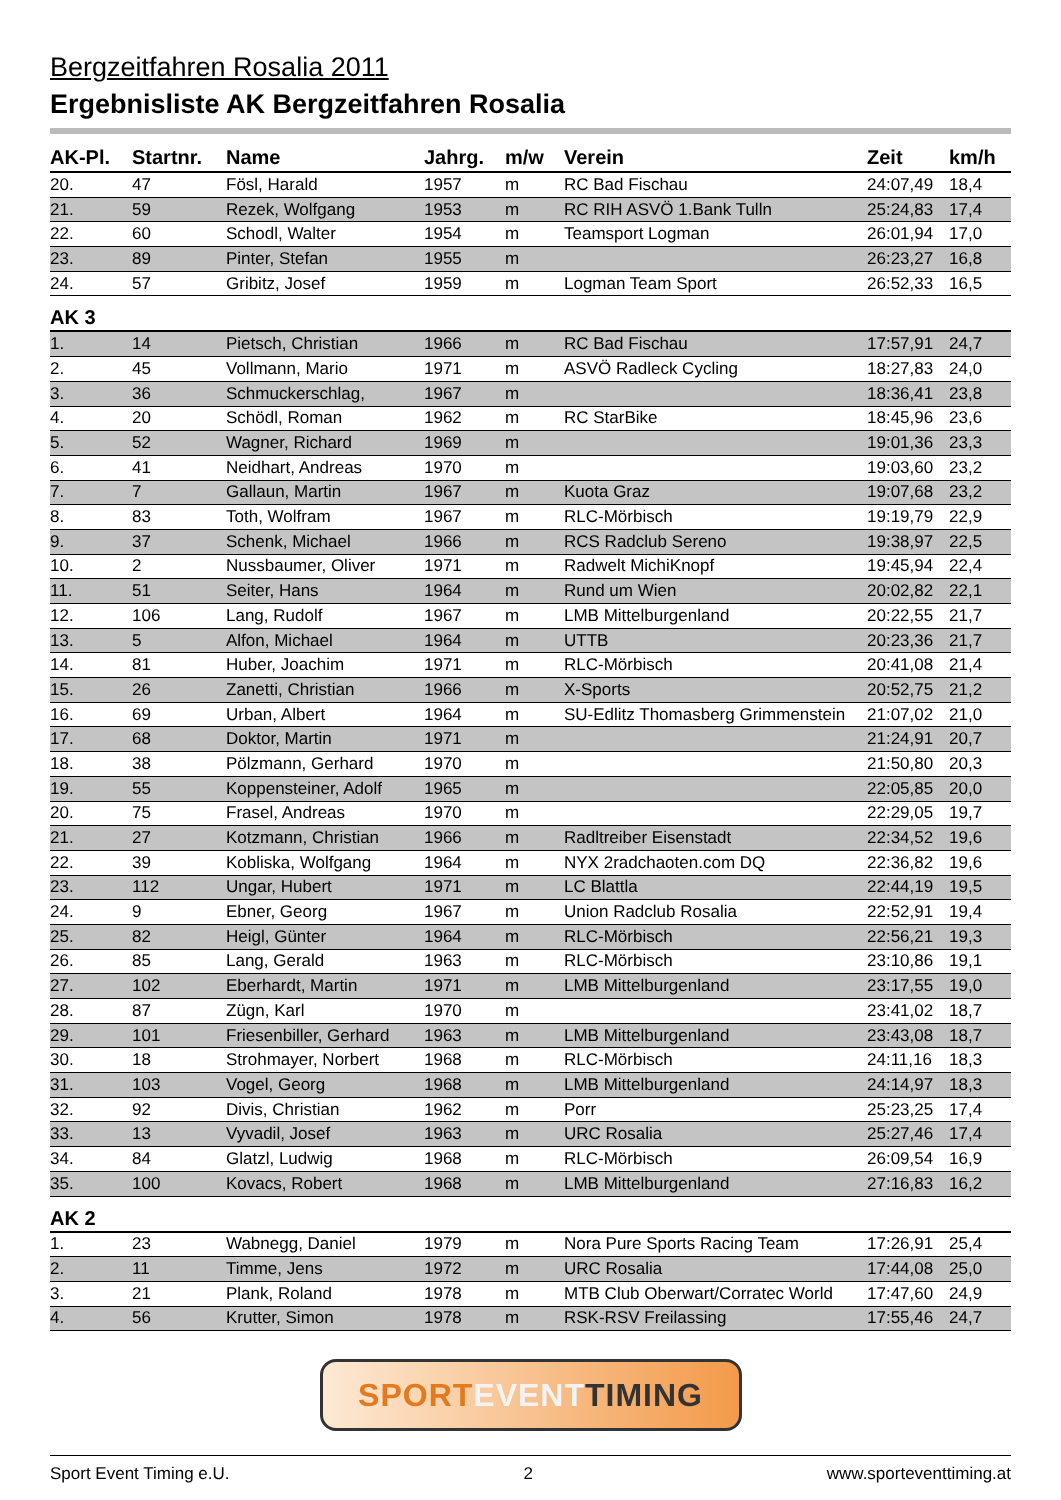Bergzeitfahren Rosalia 2011
Ergebnisliste AK Bergzeitfahren Rosalia
| AK-Pl. | Startnr. | Name | Jahrg. | m/w | Verein | Zeit | km/h |
| --- | --- | --- | --- | --- | --- | --- | --- |
| 20. | 47 | Fösl, Harald | 1957 | m | RC Bad Fischau | 24:07,49 | 18,4 |
| 21. | 59 | Rezek, Wolfgang | 1953 | m | RC RIH ASVÖ 1.Bank Tulln | 25:24,83 | 17,4 |
| 22. | 60 | Schodl, Walter | 1954 | m | Teamsport Logman | 26:01,94 | 17,0 |
| 23. | 89 | Pinter, Stefan | 1955 | m | | 26:23,27 | 16,8 |
| 24. | 57 | Gribitz, Josef | 1959 | m | Logman Team Sport | 26:52,33 | 16,5 |
| AK 3 | | | | | | | |
| 1. | 14 | Pietsch, Christian | 1966 | m | RC Bad Fischau | 17:57,91 | 24,7 |
| 2. | 45 | Vollmann, Mario | 1971 | m | ASVÖ Radleck Cycling | 18:27,83 | 24,0 |
| 3. | 36 | Schmuckerschlag, | 1967 | m | | 18:36,41 | 23,8 |
| 4. | 20 | Schödl, Roman | 1962 | m | RC StarBike | 18:45,96 | 23,6 |
| 5. | 52 | Wagner, Richard | 1969 | m | | 19:01,36 | 23,3 |
| 6. | 41 | Neidhart, Andreas | 1970 | m | | 19:03,60 | 23,2 |
| 7. | 7 | Gallaun, Martin | 1967 | m | Kuota Graz | 19:07,68 | 23,2 |
| 8. | 83 | Toth, Wolfram | 1967 | m | RLC-Mörbisch | 19:19,79 | 22,9 |
| 9. | 37 | Schenk, Michael | 1966 | m | RCS Radclub Sereno | 19:38,97 | 22,5 |
| 10. | 2 | Nussbaumer, Oliver | 1971 | m | Radwelt MichiKnopf | 19:45,94 | 22,4 |
| 11. | 51 | Seiter, Hans | 1964 | m | Rund um Wien | 20:02,82 | 22,1 |
| 12. | 106 | Lang, Rudolf | 1967 | m | LMB Mittelburgenland | 20:22,55 | 21,7 |
| 13. | 5 | Alfon, Michael | 1964 | m | UTTB | 20:23,36 | 21,7 |
| 14. | 81 | Huber, Joachim | 1971 | m | RLC-Mörbisch | 20:41,08 | 21,4 |
| 15. | 26 | Zanetti, Christian | 1966 | m | X-Sports | 20:52,75 | 21,2 |
| 16. | 69 | Urban, Albert | 1964 | m | SU-Edlitz Thomasberg Grimmenstein | 21:07,02 | 21,0 |
| 17. | 68 | Doktor, Martin | 1971 | m | | 21:24,91 | 20,7 |
| 18. | 38 | Pölzmann, Gerhard | 1970 | m | | 21:50,80 | 20,3 |
| 19. | 55 | Koppensteiner, Adolf | 1965 | m | | 22:05,85 | 20,0 |
| 20. | 75 | Frasel, Andreas | 1970 | m | | 22:29,05 | 19,7 |
| 21. | 27 | Kotzmann, Christian | 1966 | m | Radltreiber Eisenstadt | 22:34,52 | 19,6 |
| 22. | 39 | Kobliska, Wolfgang | 1964 | m | NYX 2radchaoten.com DQ | 22:36,82 | 19,6 |
| 23. | 112 | Ungar, Hubert | 1971 | m | LC Blattla | 22:44,19 | 19,5 |
| 24. | 9 | Ebner, Georg | 1967 | m | Union Radclub Rosalia | 22:52,91 | 19,4 |
| 25. | 82 | Heigl, Günter | 1964 | m | RLC-Mörbisch | 22:56,21 | 19,3 |
| 26. | 85 | Lang, Gerald | 1963 | m | RLC-Mörbisch | 23:10,86 | 19,1 |
| 27. | 102 | Eberhardt, Martin | 1971 | m | LMB Mittelburgenland | 23:17,55 | 19,0 |
| 28. | 87 | Zügn, Karl | 1970 | m | | 23:41,02 | 18,7 |
| 29. | 101 | Friesenbiller, Gerhard | 1963 | m | LMB Mittelburgenland | 23:43,08 | 18,7 |
| 30. | 18 | Strohmayer, Norbert | 1968 | m | RLC-Mörbisch | 24:11,16 | 18,3 |
| 31. | 103 | Vogel, Georg | 1968 | m | LMB Mittelburgenland | 24:14,97 | 18,3 |
| 32. | 92 | Divis, Christian | 1962 | m | Porr | 25:23,25 | 17,4 |
| 33. | 13 | Vyvadil, Josef | 1963 | m | URC Rosalia | 25:27,46 | 17,4 |
| 34. | 84 | Glatzl, Ludwig | 1968 | m | RLC-Mörbisch | 26:09,54 | 16,9 |
| 35. | 100 | Kovacs, Robert | 1968 | m | LMB Mittelburgenland | 27:16,83 | 16,2 |
| AK 2 | | | | | | | |
| 1. | 23 | Wabnegg, Daniel | 1979 | m | Nora Pure Sports Racing Team | 17:26,91 | 25,4 |
| 2. | 11 | Timme, Jens | 1972 | m | URC Rosalia | 17:44,08 | 25,0 |
| 3. | 21 | Plank, Roland | 1978 | m | MTB Club Oberwart/Corratec World | 17:47,60 | 24,9 |
| 4. | 56 | Krutter, Simon | 1978 | m | RSK-RSV Freilassing | 17:55,46 | 24,7 |
SPORT EVENT TIMING
Sport Event Timing e.U. 2 www.sporteventtiming.at